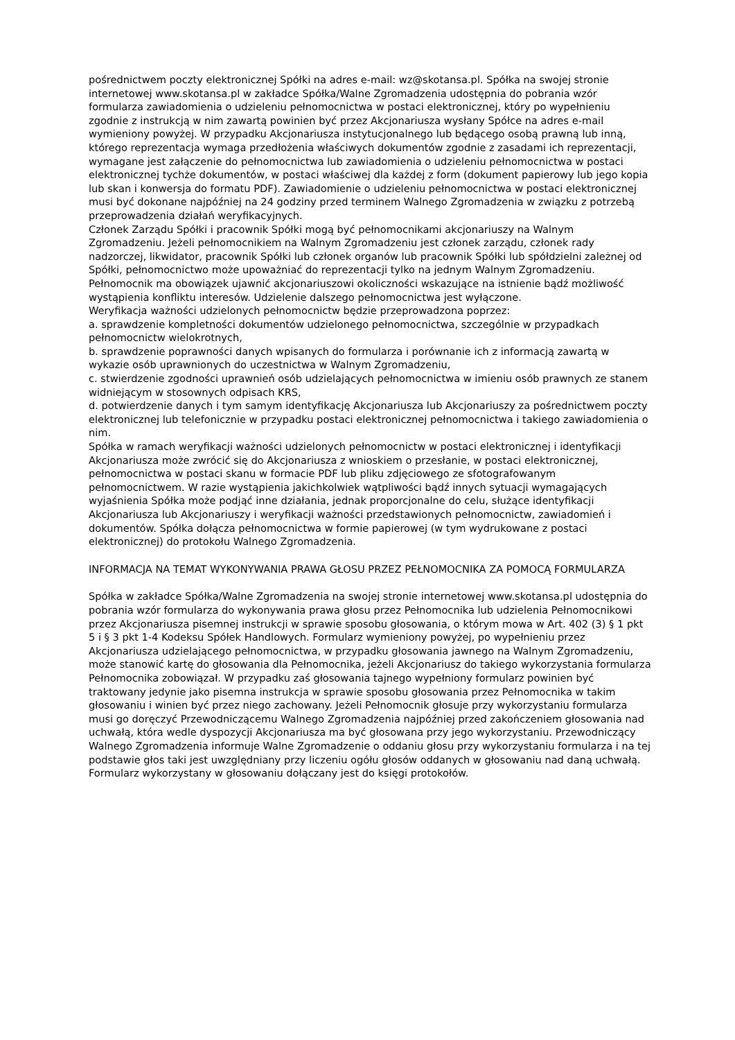pośrednictwem poczty elektronicznej Spółki na adres e-mail: wz@skotansa.pl. Spółka na swojej stronie internetowej www.skotansa.pl w zakładce Spółka/Walne Zgromadzenia udostępnia do pobrania wzór formularza zawiadomienia o udzieleniu pełnomocnictwa w postaci elektronicznej, który po wypełnieniu zgodnie z instrukcją w nim zawartą powinien być przez Akcjonariusza wysłany Spółce na adres e-mail wymieniony powyżej. W przypadku Akcjonariusza instytucjonalnego lub będącego osobą prawną lub inną, którego reprezentacja wymaga przedłożenia właściwych dokumentów zgodnie z zasadami ich reprezentacji, wymagane jest załączenie do pełnomocnictwa lub zawiadomienia o udzieleniu pełnomocnictwa w postaci elektronicznej tychże dokumentów, w postaci właściwej dla każdej z form (dokument papierowy lub jego kopia lub skan i konwersja do formatu PDF). Zawiadomienie o udzieleniu pełnomocnictwa w postaci elektronicznej musi być dokonane najpóźniej na 24 godziny przed terminem Walnego Zgromadzenia w związku z potrzebą przeprowadzenia działań weryfikacyjnych.
Członek Zarządu Spółki i pracownik Spółki mogą być pełnomocnikami akcjonariuszy na Walnym Zgromadzeniu. Jeżeli pełnomocnikiem na Walnym Zgromadzeniu jest członek zarządu, członek rady nadzorczej, likwidator, pracownik Spółki lub członek organów lub pracownik Spółki lub spółdzielni zależnej od Spółki, pełnomocnictwo może upoważniać do reprezentacji tylko na jednym Walnym Zgromadzeniu. Pełnomocnik ma obowiązek ujawnić akcjonariuszowi okoliczności wskazujące na istnienie bądź możliwość wystąpienia konfliktu interesów. Udzielenie dalszego pełnomocnictwa jest wyłączone.
Weryfikacja ważności udzielonych pełnomocnictw będzie przeprowadzona poprzez:
a. sprawdzenie kompletności dokumentów udzielonego pełnomocnictwa, szczególnie w przypadkach pełnomocnictw wielokrotnych,
b. sprawdzenie poprawności danych wpisanych do formularza i porównanie ich z informacją zawartą w wykazie osób uprawnionych do uczestnictwa w Walnym Zgromadzeniu,
c. stwierdzenie zgodności uprawnień osób udzielających pełnomocnictwa w imieniu osób prawnych ze stanem widniejącym w stosownych odpisach KRS,
d. potwierdzenie danych i tym samym identyfikację Akcjonariusza lub Akcjonariuszy za pośrednictwem poczty elektronicznej lub telefonicznie w przypadku postaci elektronicznej pełnomocnictwa i takiego zawiadomienia o nim.
Spółka w ramach weryfikacji ważności udzielonych pełnomocnictw w postaci elektronicznej i identyfikacji Akcjonariusza może zwrócić się do Akcjonariusza z wnioskiem o przesłanie, w postaci elektronicznej, pełnomocnictwa w postaci skanu w formacie PDF lub pliku zdjęciowego ze sfotografowanym pełnomocnictwem. W razie wystąpienia jakichkolwiek wątpliwości bądź innych sytuacji wymagających wyjaśnienia Spółka może podjąć inne działania, jednak proporcjonalne do celu, służące identyfikacji Akcjonariusza lub Akcjonariuszy i weryfikacji ważności przedstawionych pełnomocnictw, zawiadomień i dokumentów. Spółka dołącza pełnomocnictwa w formie papierowej (w tym wydrukowane z postaci elektronicznej) do protokołu Walnego Zgromadzenia.
INFORMACJA NA TEMAT WYKONYWANIA PRAWA GŁOSU PRZEZ PEŁNOMOCNIKA ZA POMOCĄ FORMULARZA
Spółka w zakładce Spółka/Walne Zgromadzenia na swojej stronie internetowej www.skotansa.pl udostępnia do pobrania wzór formularza do wykonywania prawa głosu przez Pełnomocnika lub udzielenia Pełnomocnikowi przez Akcjonariusza pisemnej instrukcji w sprawie sposobu głosowania, o którym mowa w Art. 402 (3) § 1 pkt 5 i § 3 pkt 1-4 Kodeksu Spółek Handlowych. Formularz wymieniony powyżej, po wypełnieniu przez Akcjonariusza udzielającego pełnomocnictwa, w przypadku głosowania jawnego na Walnym Zgromadzeniu, może stanowić kartę do głosowania dla Pełnomocnika, jeżeli Akcjonariusz do takiego wykorzystania formularza Pełnomocnika zobowiązał. W przypadku zaś głosowania tajnego wypełniony formularz powinien być traktowany jedynie jako pisemna instrukcja w sprawie sposobu głosowania przez Pełnomocnika w takim głosowaniu i winien być przez niego zachowany. Jeżeli Pełnomocnik głosuje przy wykorzystaniu formularza musi go doręczyć Przewodniczącemu Walnego Zgromadzenia najpóźniej przed zakończeniem głosowania nad uchwałą, która wedle dyspozycji Akcjonariusza ma być głosowana przy jego wykorzystaniu. Przewodniczący Walnego Zgromadzenia informuje Walne Zgromadzenie o oddaniu głosu przy wykorzystaniu formularza i na tej podstawie głos taki jest uwzględniany przy liczeniu ogółu głosów oddanych w głosowaniu nad daną uchwałą. Formularz wykorzystany w głosowaniu dołączany jest do księgi protokołów.